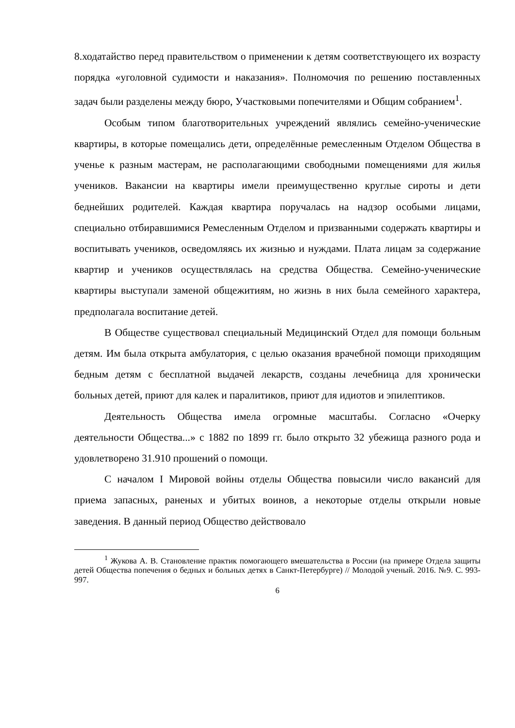8.ходатайство перед правительством о применении к детям соответствующего их возрасту порядка «уголовной судимости и наказания». Полномочия по решению поставленных задач были разделены между бюро, Участковыми попечителями и Общим собранием<sup>1</sup>.
Особым типом благотворительных учреждений являлись семейно-ученические квартиры, в которые помещались дети, определённые ремесленным Отделом Общества в ученье к разным мастерам, не располагающими свободными помещениями для жилья учеников. Вакансии на квартиры имели преимущественно круглые сироты и дети беднейших родителей. Каждая квартира поручалась на надзор особыми лицами, специально отбиравшимися Ремесленным Отделом и призванными содержать квартиры и воспитывать учеников, осведомляясь их жизнью и нуждами. Плата лицам за содержание квартир и учеников осуществлялась на средства Общества. Семейно-ученические квартиры выступали заменой общежитиям, но жизнь в них была семейного характера, предполагала воспитание детей.
В Обществе существовал специальный Медицинский Отдел для помощи больным детям. Им была открыта амбулатория, с целью оказания врачебной помощи приходящим бедным детям с бесплатной выдачей лекарств, созданы лечебница для хронически больных детей, приют для калек и паралитиков, приют для идиотов и эпилептиков.
Деятельность Общества имела огромные масштабы. Согласно «Очерку деятельности Общества...» с 1882 по 1899 гг. было открыто 32 убежища разного рода и удовлетворено 31.910 прошений о помощи.
С началом I Мировой войны отделы Общества повысили число вакансий для приема запасных, раненых и убитых воинов, а некоторые отделы открыли новые заведения. В данный период Общество действовало
<sup>1</sup> Жукова А. В. Становление практик помогающего вмешательства в России (на примере Отдела защиты детей Общества попечения о бедных и больных детях в Санкт-Петербурге) // Молодой ученый. 2016. №9. С. 993-997.
6